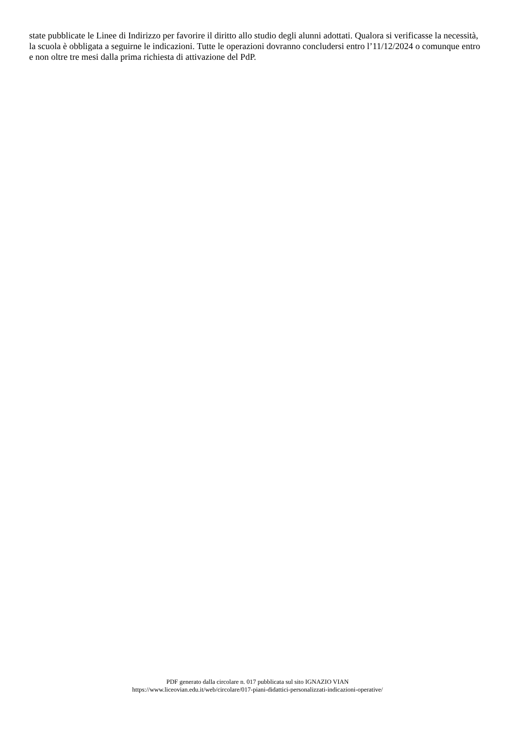state pubblicate le Linee di Indirizzo per favorire il diritto allo studio degli alunni adottati. Qualora si verificasse la necessità, la scuola è obbligata a seguirne le indicazioni. Tutte le operazioni dovranno concludersi entro l’11/12/2024 o comunque entro e non oltre tre mesi dalla prima richiesta di attivazione del PdP.
PDF generato dalla circolare n. 017 pubblicata sul sito IGNAZIO VIAN
https://www.liceovian.edu.it/web/circolare/017-piani-didattici-personalizzati-indicazioni-operative/